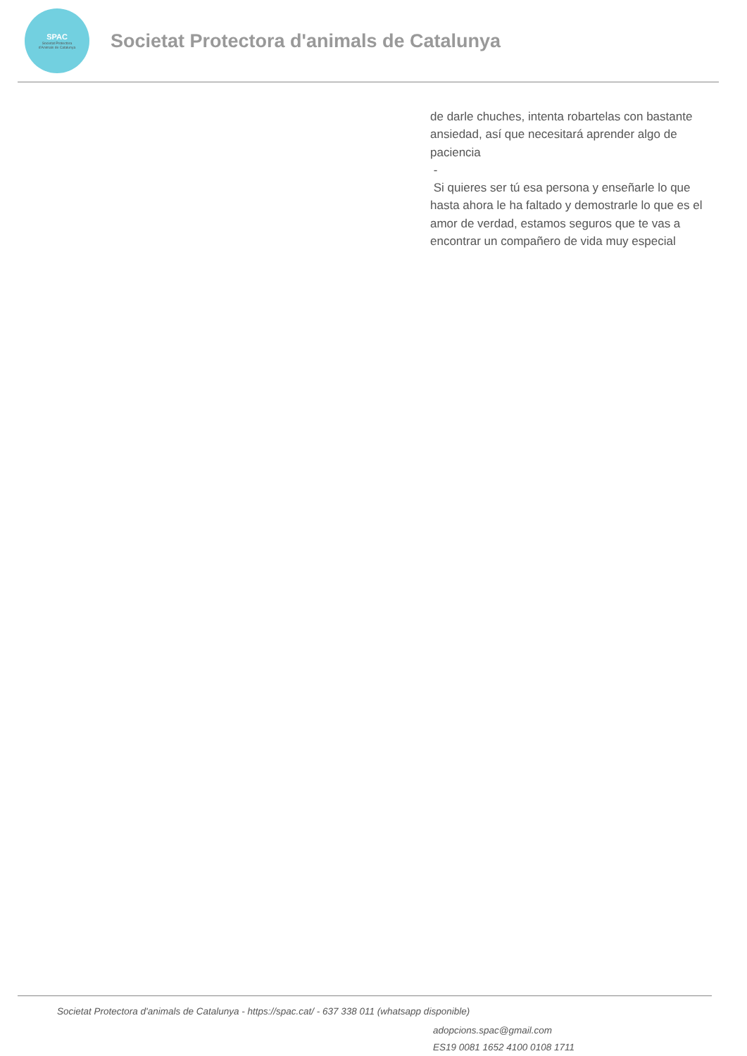SPAC
Societat Protectora
d'Animals de Catalunya
Societat Protectora d'animals de Catalunya
de darle chuches, intenta robartelas con bastante ansiedad, así que necesitará aprender algo de paciencia
-
Si quieres ser tú esa persona y enseñarle lo que hasta ahora le ha faltado y demostrarle lo que es el amor de verdad, estamos seguros que te vas a encontrar un compañero de vida muy especial
Societat Protectora d'animals de Catalunya - https://spac.cat/ - 637 338 011 (whatsapp disponible)
adopcions.spac@gmail.com
ES19 0081 1652 4100 0108 1711